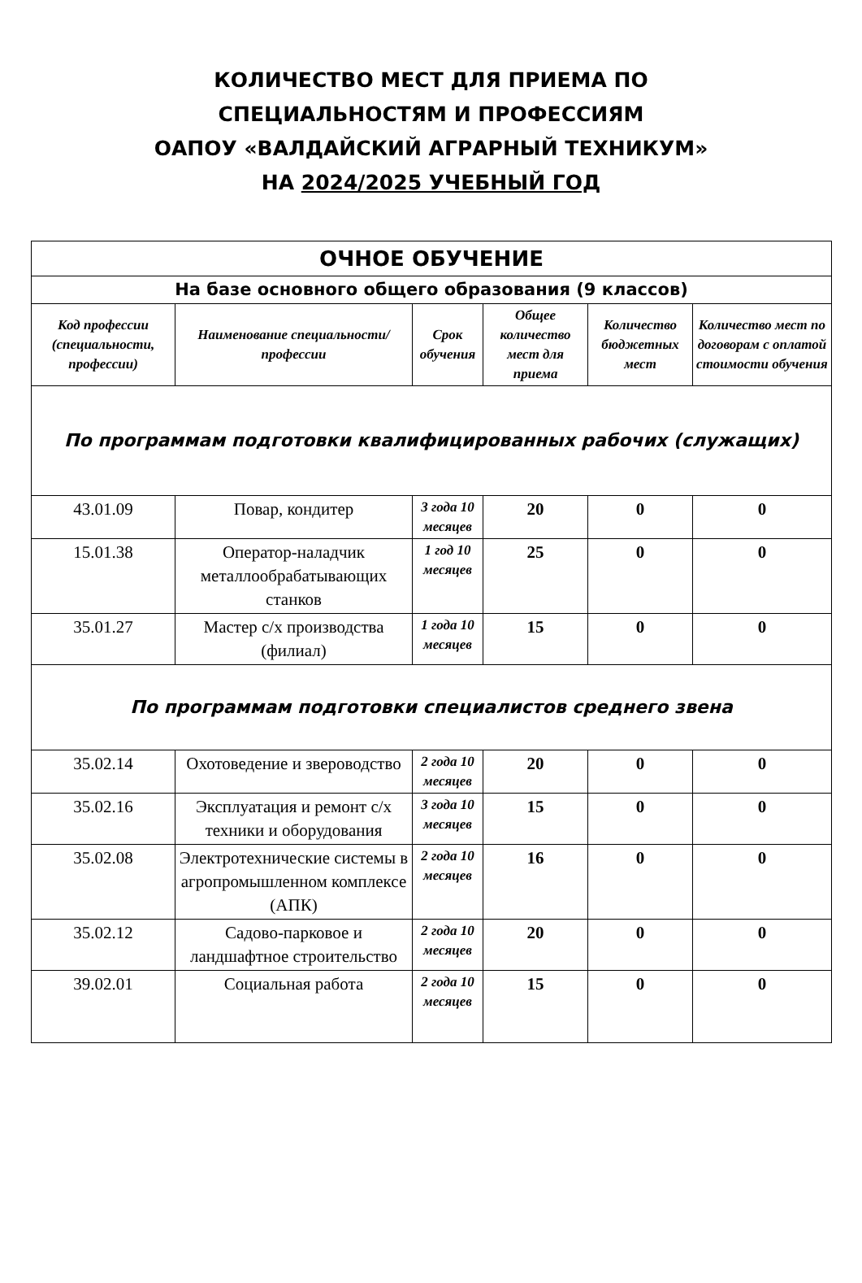КОЛИЧЕСТВО МЕСТ ДЛЯ ПРИЕМА ПО
СПЕЦИАЛЬНОСТЯМ И ПРОФЕССИЯМ
ОАПОУ «ВАЛДАЙСКИЙ АГРАРНЫЙ ТЕХНИКУМ»
НА 2024/2025 УЧЕБНЫЙ ГОД
| ОЧНОЕ ОБУЧЕНИЕ | | | | | |
| На базе основного общего образования (9 классов) | | | | | |
| Код профессии (специальности, профессии) | Наименование специальности/профессии | Срок обучения | Общее количество мест для приема | Количество бюджетных мест | Количество мест по договорам с оплатой стоимости обучения |
| По программам подготовки квалифицированных рабочих (служащих) | | | | | |
| 43.01.09 | Повар, кондитер | 3 года 10 месяцев | 20 | 0 | 0 |
| 15.01.38 | Оператор-наладчик металлообрабатывающих станков | 1 год 10 месяцев | 25 | 0 | 0 |
| 35.01.27 | Мастер с/х производства (филиал) | 1 года 10 месяцев | 15 | 0 | 0 |
| По программам подготовки специалистов среднего звена | | | | | |
| 35.02.14 | Охотоведение и звероводство | 2 года 10 месяцев | 20 | 0 | 0 |
| 35.02.16 | Эксплуатация и ремонт с/х техники и оборудования | 3 года 10 месяцев | 15 | 0 | 0 |
| 35.02.08 | Электротехнические системы в агропромышленном комплексе (АПК) | 2 года 10 месяцев | 16 | 0 | 0 |
| 35.02.12 | Садово-парковое и ландшафтное строительство | 2 года 10 месяцев | 20 | 0 | 0 |
| 39.02.01 | Социальная работа | 2 года 10 месяцев | 15 | 0 | 0 |